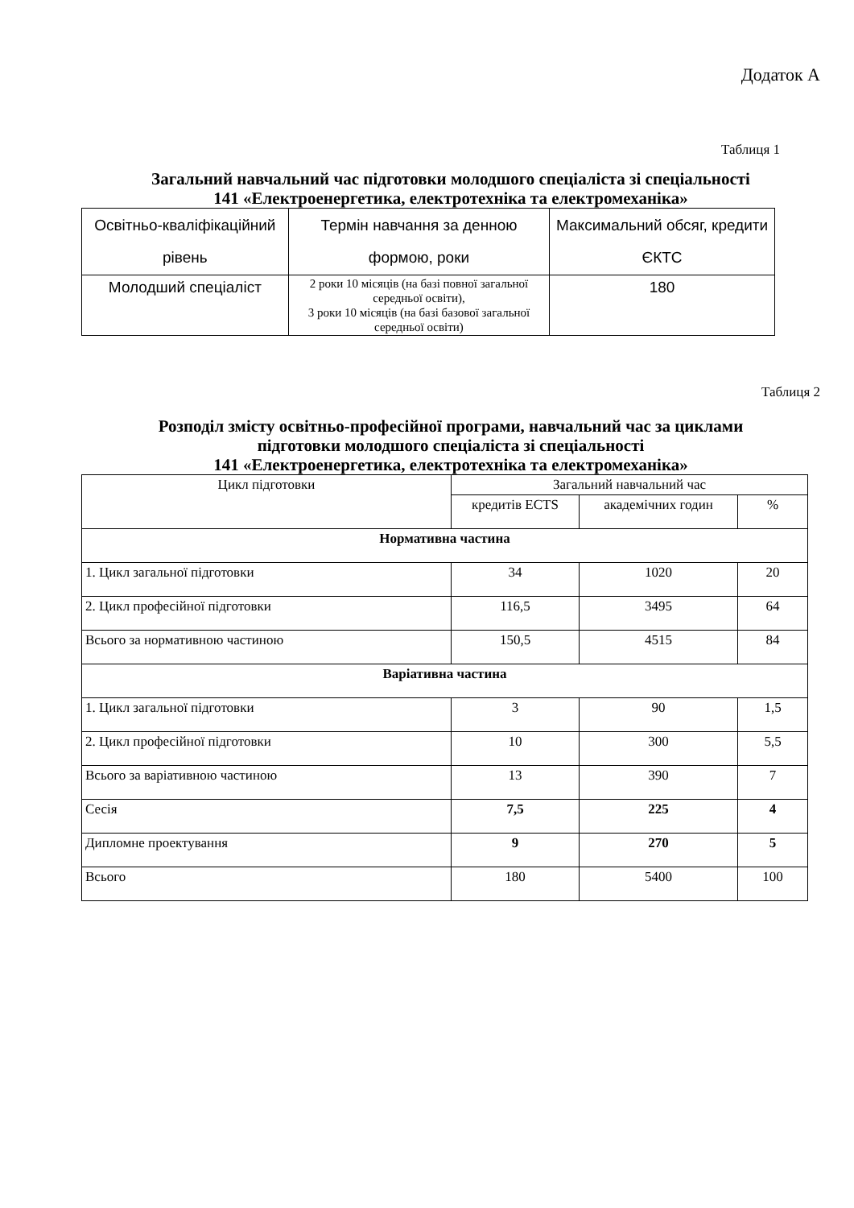Додаток А
Таблиця 1
Загальний навчальний час підготовки молодшого спеціаліста зі спеціальності
141 «Електроенергетика, електротехніка та електромеханіка»
| Освітньо-кваліфікаційний рівень | Термін навчання за денною формою, роки | Максимальний обсяг, кредити ЄКТС |
| --- | --- | --- |
| Молодший спеціаліст | 2 роки 10 місяців (на базі повної загальної середньої освіти), 3 роки 10 місяців (на базі базової загальної середньої освіти) | 180 |
Таблиця 2
Розподіл змісту освітньо-професійної програми, навчальний час за циклами
підготовки молодшого спеціаліста зі спеціальності
141 «Електроенергетика, електротехніка та електромеханіка»
| Цикл підготовки | Загальний навчальний час | | |
| --- | --- | --- | --- |
| | кредитів ECTS | академічних годин | % |
| Нормативна частина | | | |
| 1. Цикл загальної підготовки | 34 | 1020 | 20 |
| 2. Цикл професійної підготовки | 116,5 | 3495 | 64 |
| Всього за нормативною частиною | 150,5 | 4515 | 84 |
| Варіативна частина | | | |
| 1. Цикл загальної підготовки | 3 | 90 | 1,5 |
| 2. Цикл професійної підготовки | 10 | 300 | 5,5 |
| Всього за варіативною частиною | 13 | 390 | 7 |
| Сесія | 7,5 | 225 | 4 |
| Дипломне проектування | 9 | 270 | 5 |
| Всього | 180 | 5400 | 100 |